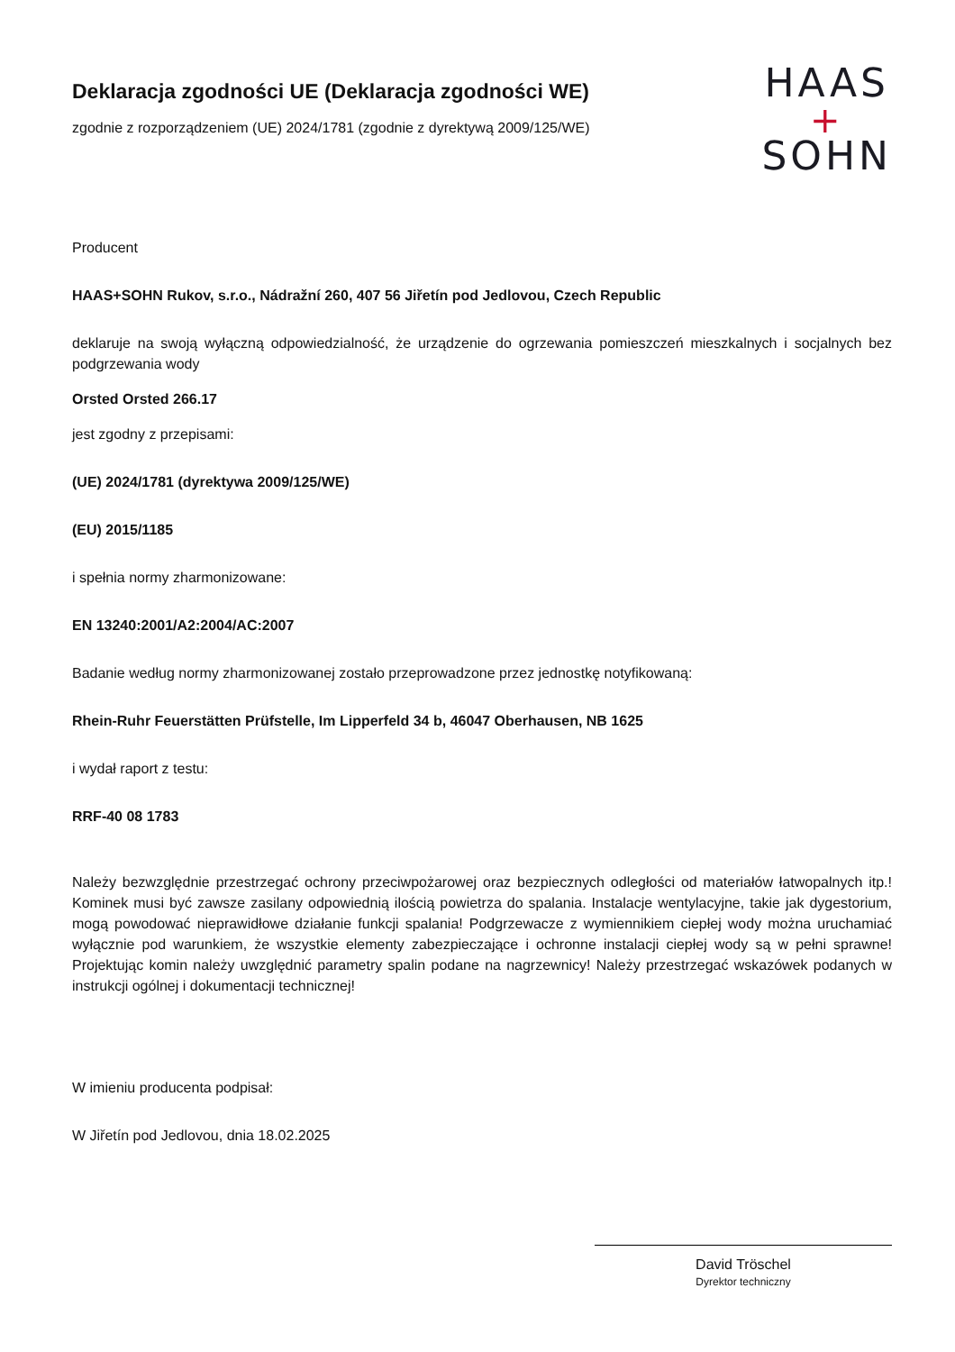Deklaracja zgodności UE (Deklaracja zgodności WE)
zgodnie z rozporządzeniem (UE) 2024/1781 (zgodnie z dyrektywą 2009/125/WE)
HAAS
+
SOHN
Producent
HAAS+SOHN Rukov, s.r.o., Nádražní 260, 407 56 Jiřetín pod Jedlovou, Czech Republic
deklaruje na swoją wyłączną odpowiedzialność, że urządzenie do ogrzewania pomieszczeń mieszkalnych i socjalnych bez podgrzewania wody
Orsted Orsted 266.17
jest zgodny z przepisami:
(UE) 2024/1781 (dyrektywa 2009/125/WE)
(EU) 2015/1185
i spełnia normy zharmonizowane:
EN 13240:2001/A2:2004/AC:2007
Badanie według normy zharmonizowanej zostało przeprowadzone przez jednostkę notyfikowaną:
Rhein-Ruhr Feuerstätten Prüfstelle, Im Lipperfeld 34 b, 46047 Oberhausen, NB 1625
i wydał raport z testu:
RRF-40 08 1783
Należy bezwzględnie przestrzegać ochrony przeciwpożarowej oraz bezpiecznych odległości od materiałów łatwopalnych itp.! Kominek musi być zawsze zasilany odpowiednią ilością powietrza do spalania. Instalacje wentylacyjne, takie jak dygestorium, mogą powodować nieprawidłowe działanie funkcji spalania! Podgrzewacze z wymiennikiem ciepłej wody można uruchamiać wyłącznie pod warunkiem, że wszystkie elementy zabezpieczające i ochronne instalacji ciepłej wody są w pełni sprawne! Projektując komin należy uwzględnić parametry spalin podane na nagrzewnicy! Należy przestrzegać wskazówek podanych w instrukcji ogólnej i dokumentacji technicznej!
W imieniu producenta podpisał:
W Jiřetín pod Jedlovou, dnia 18.02.2025
David Tröschel
Dyrektor techniczny